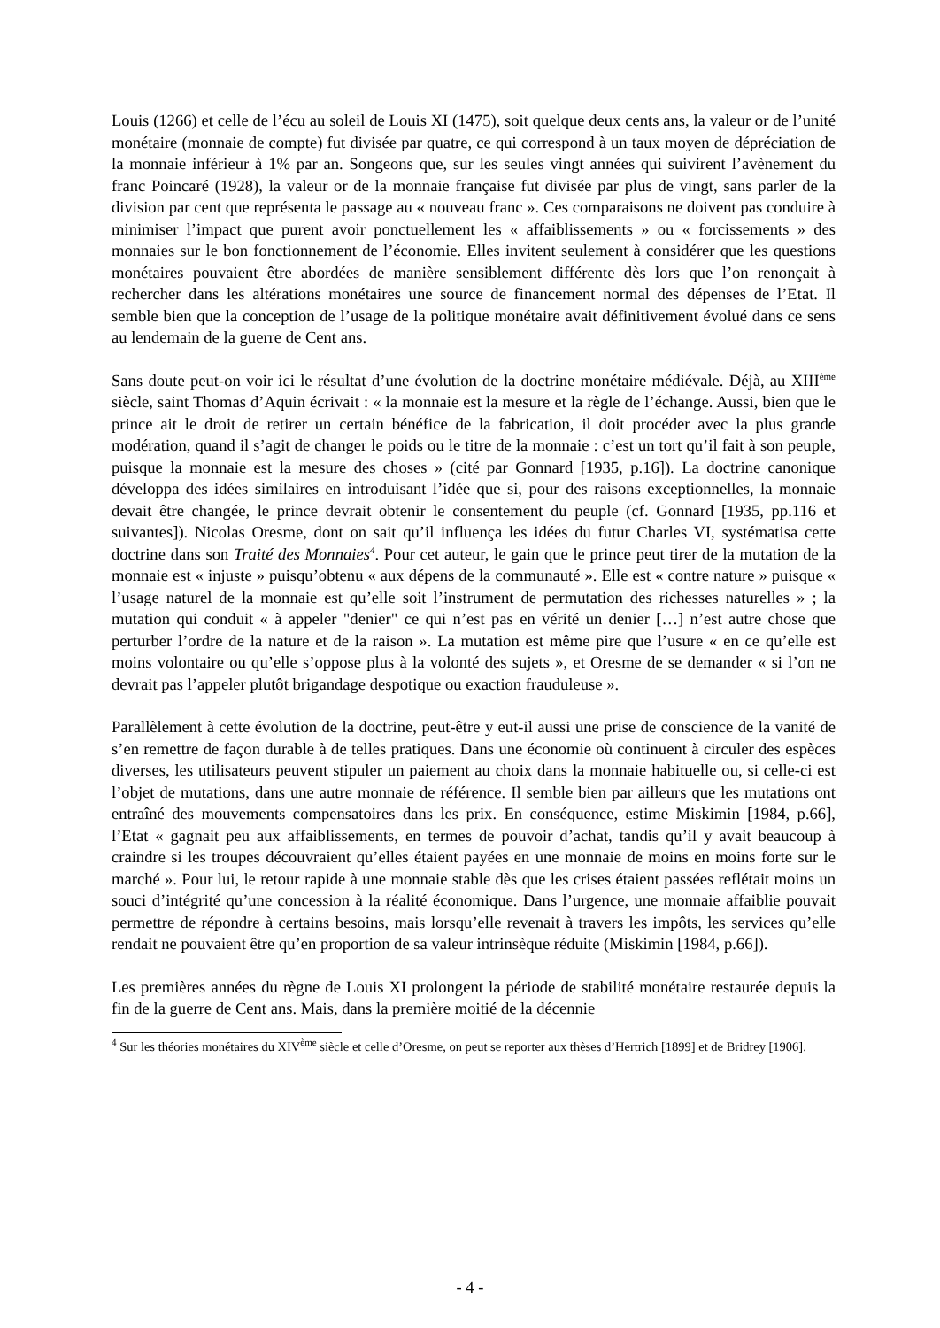Louis (1266) et celle de l’écu au soleil de Louis XI (1475), soit quelque deux cents ans, la valeur or de l’unité monétaire (monnaie de compte) fut divisée par quatre, ce qui correspond à un taux moyen de dépréciation de la monnaie inférieur à 1% par an. Songeons que, sur les seules vingt années qui suivirent l’avènement du franc Poincaré (1928), la valeur or de la monnaie française fut divisée par plus de vingt, sans parler de la division par cent que représenta le passage au « nouveau franc ». Ces comparaisons ne doivent pas conduire à minimiser l’impact que purent avoir ponctuellement les « affaiblissements » ou « forcissements » des monnaies sur le bon fonctionnement de l’économie. Elles invitent seulement à considérer que les questions monétaires pouvaient être abordées de manière sensiblement différente dès lors que l’on renonçait à rechercher dans les altérations monétaires une source de financement normal des dépenses de l’Etat. Il semble bien que la conception de l’usage de la politique monétaire avait définitivement évolué dans ce sens au lendemain de la guerre de Cent ans.
Sans doute peut-on voir ici le résultat d’une évolution de la doctrine monétaire médiévale. Déjà, au XIII<sup>ème</sup> siècle, saint Thomas d’Aquin écrivait : « la monnaie est la mesure et la règle de l’échange. Aussi, bien que le prince ait le droit de retirer un certain bénéfice de la fabrication, il doit procéder avec la plus grande modération, quand il s’agit de changer le poids ou le titre de la monnaie : c’est un tort qu’il fait à son peuple, puisque la monnaie est la mesure des choses » (cité par Gonnard [1935, p.16]). La doctrine canonique développa des idées similaires en introduisant l’idée que si, pour des raisons exceptionnelles, la monnaie devait être changée, le prince devrait obtenir le consentement du peuple (cf. Gonnard [1935, pp.116 et suivantes]). Nicolas Oresme, dont on sait qu’il influença les idées du futur Charles VI, systématisa cette doctrine dans son Traité des Monnaies<sup>4</sup>. Pour cet auteur, le gain que le prince peut tirer de la mutation de la monnaie est « injuste » puisqu’obtenu « aux dépens de la communauté ». Elle est « contre nature » puisque « l’usage naturel de la monnaie est qu’elle soit l’instrument de permutation des richesses naturelles » ; la mutation qui conduit « à appeler "denier" ce qui n’est pas en vérité un denier […] n’est autre chose que perturber l’ordre de la nature et de la raison ». La mutation est même pire que l’usure « en ce qu’elle est moins volontaire ou qu’elle s’oppose plus à la volonté des sujets », et Oresme de se demander « si l’on ne devrait pas l’appeler plutôt brigandage despotique ou exaction frauduleuse ».
Parallèlement à cette évolution de la doctrine, peut-être y eut-il aussi une prise de conscience de la vanité de s’en remettre de façon durable à de telles pratiques. Dans une économie où continuent à circuler des espèces diverses, les utilisateurs peuvent stipuler un paiement au choix dans la monnaie habituelle ou, si celle-ci est l’objet de mutations, dans une autre monnaie de référence. Il semble bien par ailleurs que les mutations ont entraîné des mouvements compensatoires dans les prix. En conséquence, estime Miskimin [1984, p.66], l’Etat « gagnait peu aux affaiblissements, en termes de pouvoir d’achat, tandis qu’il y avait beaucoup à craindre si les troupes découvraient qu’elles étaient payées en une monnaie de moins en moins forte sur le marché ». Pour lui, le retour rapide à une monnaie stable dès que les crises étaient passées reflétait moins un souci d’intégrité qu’une concession à la réalité économique. Dans l’urgence, une monnaie affaiblie pouvait permettre de répondre à certains besoins, mais lorsqu’elle revenait à travers les impôts, les services qu’elle rendait ne pouvaient être qu’en proportion de sa valeur intrinsèque réduite (Miskimin [1984, p.66]).
Les premières années du règne de Louis XI prolongent la période de stabilité monétaire restaurée depuis la fin de la guerre de Cent ans. Mais, dans la première moitié de la décennie
<sup>4</sup> Sur les théories monétaires du XIV<sup>ème</sup> siècle et celle d’Oresme, on peut se reporter aux thèses d’Hertrich [1899] et de Bridrey [1906].
- 4 -